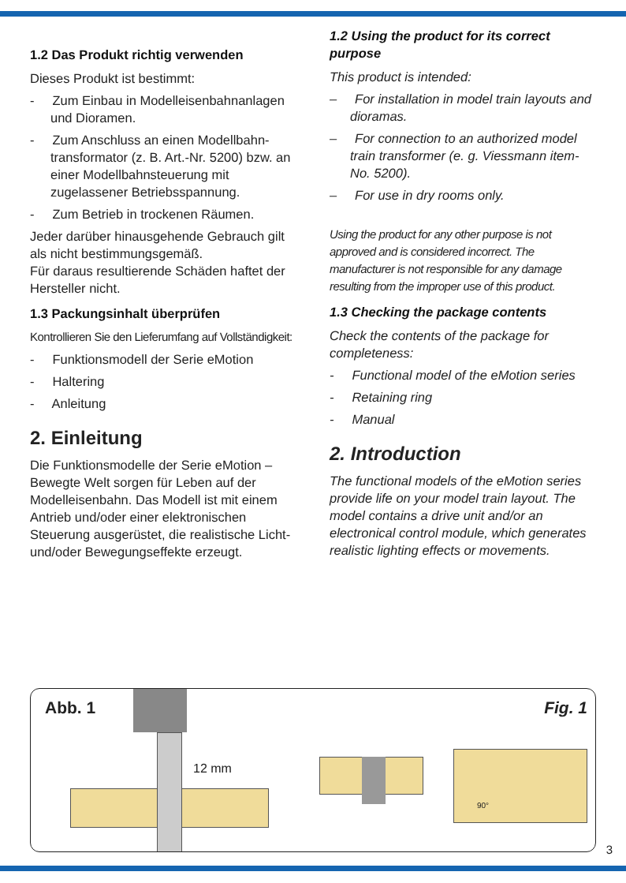1.2 Das Produkt richtig verwenden
Dieses Produkt ist bestimmt:
- Zum Einbau in Modelleisenbahn­anlagen und Dioramen.
- Zum Anschluss an einen Modellbahn­transformator (z. B. Art.-Nr. 5200) bzw. an einer Modellbahnsteuerung mit zugelassener Betriebsspannung.
- Zum Betrieb in trockenen Räumen.
Jeder darüber hinausgehende Gebrauch gilt als nicht bestimmungsgemäß.
Für daraus resultierende Schäden haftet der Hersteller nicht.
1.3 Packungsinhalt überprüfen
Kontrollieren Sie den Lieferumfang auf Vollständigkeit:
- Funktionsmodell der Serie eMotion
- Haltering
- Anleitung
2. Einleitung
Die Funktionsmodelle der Serie eMotion – Bewegte Welt sorgen für Leben auf der Modelleisenbahn. Das Modell ist mit einem Antrieb und/oder einer elektro­nischen Steuerung ausgerüstet, die realistische Licht- und/oder Bewegungs­effekte erzeugt.
1.2 Using the product for its correct purpose
This product is intended:
– For installation in model train layouts and dioramas.
– For connection to an authorized model train transformer (e. g. Viessmann item-No. 5200).
– For use in dry rooms only.
Using the product for any other purpose is not approved and is considered incorrect. The manufacturer is not responsible for any damage resulting from the improper use of this product.
1.3 Checking the package contents
Check the contents of the package for completeness:
- Functional model of the eMotion series
- Retaining ring
- Manual
2. Introduction
The functional models of the eMotion series provide life on your model train layout. The model contains a drive unit and/or an electronical control module, which generates realistic lighting effects or movements.
Abb. 1 Fig. 1
12 mm
90°
3